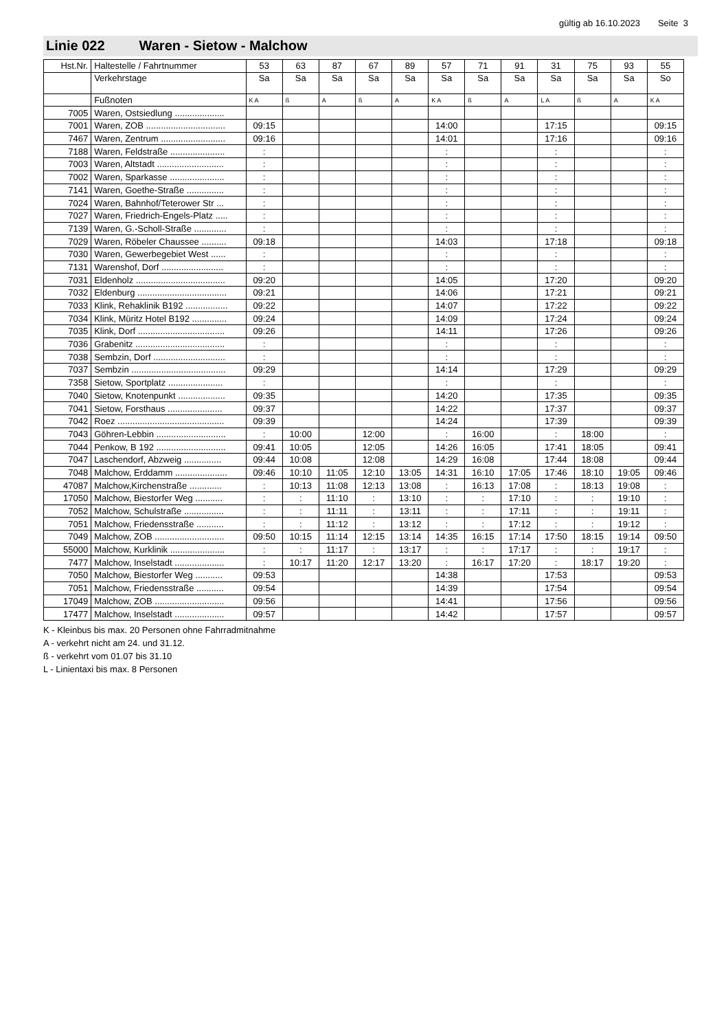gültig ab 16.10.2023 Seite 3
Linie 022 Waren - Sietow - Malchow
| Hst.Nr. | Haltestelle / Fahrtnummer | 53 | 63 | 87 | 67 | 89 | 57 | 71 | 91 | 31 | 75 | 93 | 55 |
| --- | --- | --- | --- | --- | --- | --- | --- | --- | --- | --- | --- | --- | --- |
| | Verkehrstage | Sa | Sa | Sa | Sa | Sa | Sa | Sa | Sa | Sa | Sa | Sa | So |
| | Fußnoten | K A | ß | A | ß | A | K A | ß | A | L A | ß | A | K A |
| 7005 | Waren, Ostsiedlung .................... | | | | | | | | | | | | |
| 7001 | Waren, ZOB ................................ | 09:15 | | | | | 14:00 | | | 17:15 | | | 09:15 |
| 7467 | Waren, Zentrum .......................... | 09:16 | | | | | 14:01 | | | 17:16 | | | 09:16 |
| 7188 | Waren, Feldstraße ...................... | : | | | | | : | | | : | | | : |
| 7003 | Waren, Altstadt ........................... | : | | | | | : | | | : | | | : |
| 7002 | Waren, Sparkasse ...................... | : | | | | | : | | | : | | | : |
| 7141 | Waren, Goethe-Straße ............... | : | | | | | : | | | : | | | : |
| 7024 | Waren, Bahnhof/Teterower Str ... | : | | | | | : | | | : | | | : |
| 7027 | Waren, Friedrich-Engels-Platz ..... | : | | | | | : | | | : | | | : |
| 7139 | Waren, G.-Scholl-Straße ............. | : | | | | | : | | | : | | | : |
| 7029 | Waren, Röbeler Chaussee .......... | 09:18 | | | | | 14:03 | | | 17:18 | | | 09:18 |
| 7030 | Waren, Gewerbegebiet West ...... | : | | | | | : | | | : | | | : |
| 7131 | Warenshof, Dorf ......................... | : | | | | | : | | | : | | | : |
| 7031 | Eldenholz .................................... | 09:20 | | | | | 14:05 | | | 17:20 | | | 09:20 |
| 7032 | Eldenburg .................................... | 09:21 | | | | | 14:06 | | | 17:21 | | | 09:21 |
| 7033 | Klink, Rehaklinik B192 ................. | 09:22 | | | | | 14:07 | | | 17:22 | | | 09:22 |
| 7034 | Klink, Müritz Hotel B192 .............. | 09:24 | | | | | 14:09 | | | 17:24 | | | 09:24 |
| 7035 | Klink, Dorf ................................... | 09:26 | | | | | 14:11 | | | 17:26 | | | 09:26 |
| 7036 | Grabenitz .................................... | : | | | | | : | | | : | | | : |
| 7038 | Sembzin, Dorf ............................. | : | | | | | : | | | : | | | : |
| 7037 | Sembzin ...................................... | 09:29 | | | | | 14:14 | | | 17:29 | | | 09:29 |
| 7358 | Sietow, Sportplatz ...................... | : | | | | | : | | | : | | | : |
| 7040 | Sietow, Knotenpunkt ................... | 09:35 | | | | | 14:20 | | | 17:35 | | | 09:35 |
| 7041 | Sietow, Forsthaus ...................... | 09:37 | | | | | 14:22 | | | 17:37 | | | 09:37 |
| 7042 | Roez ........................................... | 09:39 | | | | | 14:24 | | | 17:39 | | | 09:39 |
| 7043 | Göhren-Lebbin ............................ | : | 10:00 | | 12:00 | | : | 16:00 | | : | 18:00 | | : |
| 7044 | Penkow, B 192 ............................ | 09:41 | 10:05 | | 12:05 | | 14:26 | 16:05 | | 17:41 | 18:05 | | 09:41 |
| 7047 | Laschendorf, Abzweig ............... | 09:44 | 10:08 | | 12:08 | | 14:29 | 16:08 | | 17:44 | 18:08 | | 09:44 |
| 7048 | Malchow, Erddamm ..................... | 09:46 | 10:10 | 11:05 | 12:10 | 13:05 | 14:31 | 16:10 | 17:05 | 17:46 | 18:10 | 19:05 | 09:46 |
| 47087 | Malchow,Kirchenstraße ............. | : | 10:13 | 11:08 | 12:13 | 13:08 | : | 16:13 | 17:08 | : | 18:13 | 19:08 | : |
| 17050 | Malchow, Biestorfer Weg ........... | : | : | 11:10 | : | 13:10 | : | : | 17:10 | : | : | 19:10 | : |
| 7052 | Malchow, Schulstraße ................ | : | : | 11:11 | : | 13:11 | : | : | 17:11 | : | : | 19:11 | : |
| 7051 | Malchow, Friedensstraße ........... | : | : | 11:12 | : | 13:12 | : | : | 17:12 | : | : | 19:12 | : |
| 7049 | Malchow, ZOB ............................ | 09:50 | 10:15 | 11:14 | 12:15 | 13:14 | 14:35 | 16:15 | 17:14 | 17:50 | 18:15 | 19:14 | 09:50 |
| 55000 | Malchow, Kurklinik ...................... | : | : | 11:17 | : | 13:17 | : | : | 17:17 | : | : | 19:17 | : |
| 7477 | Malchow, Inselstadt .................... | : | 10:17 | 11:20 | 12:17 | 13:20 | : | 16:17 | 17:20 | : | 18:17 | 19:20 | : |
| 7050 | Malchow, Biestorfer Weg ........... | 09:53 | | | | | 14:38 | | | 17:53 | | | 09:53 |
| 7051 | Malchow, Friedensstraße ........... | 09:54 | | | | | 14:39 | | | 17:54 | | | 09:54 |
| 17049 | Malchow, ZOB ............................ | 09:56 | | | | | 14:41 | | | 17:56 | | | 09:56 |
| 17477 | Malchow, Inselstadt .................... | 09:57 | | | | | 14:42 | | | 17:57 | | | 09:57 |
K - Kleinbus bis max. 20 Personen ohne Fahrradmitnahme
A - verkehrt nicht am 24. und 31.12.
ß - verkehrt vom 01.07 bis 31.10
L - Linientaxi bis max. 8 Personen